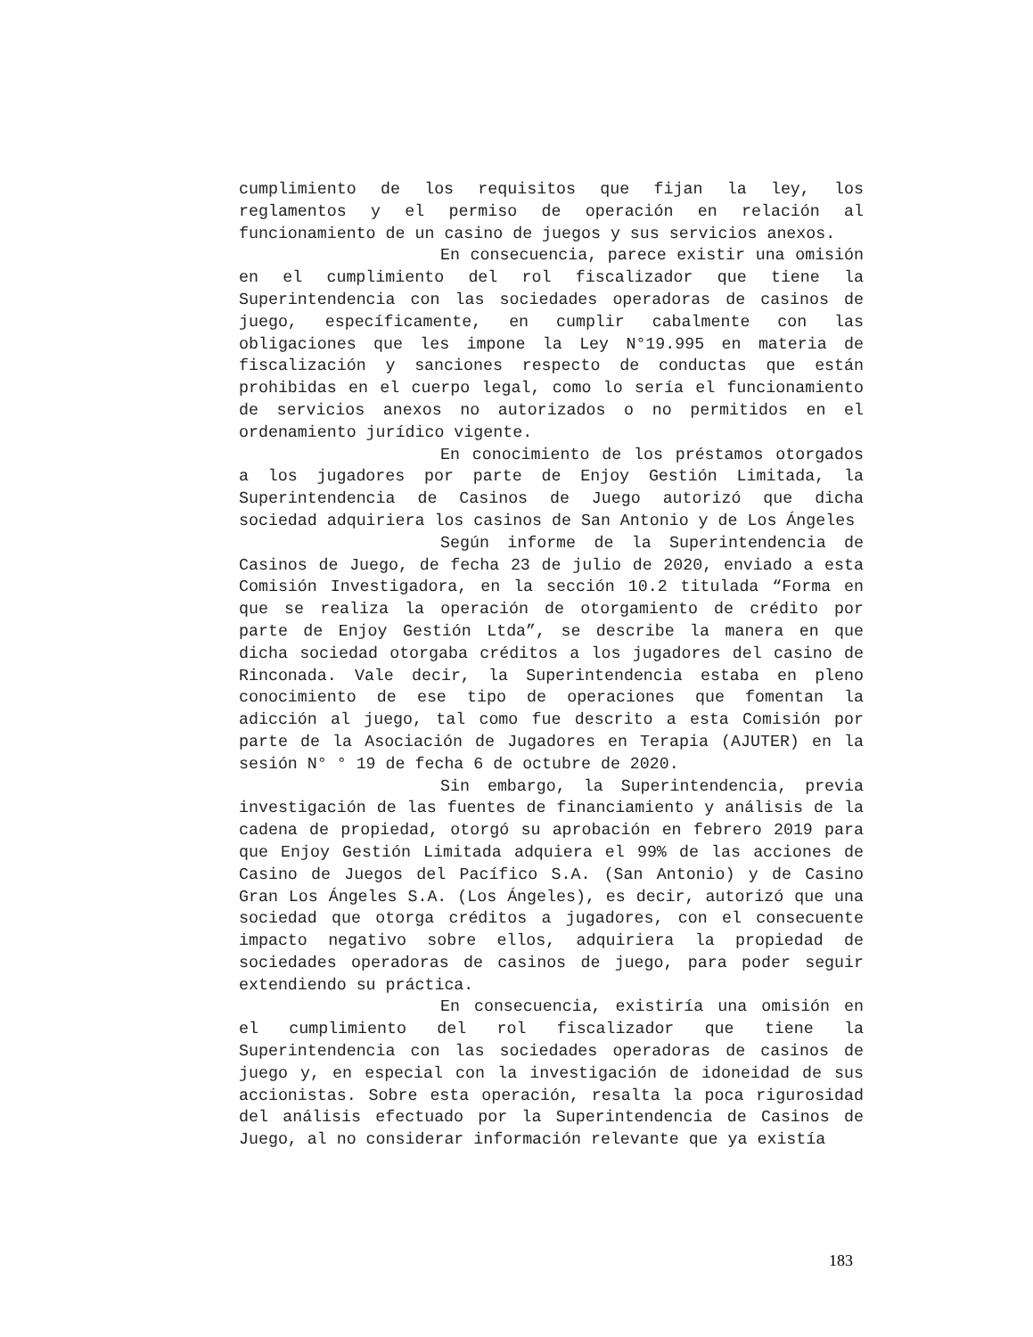cumplimiento de los requisitos que fijan la ley, los reglamentos y el permiso de operación en relación al funcionamiento de un casino de juegos y sus servicios anexos.
En consecuencia, parece existir una omisión en el cumplimiento del rol fiscalizador que tiene la Superintendencia con las sociedades operadoras de casinos de juego, específicamente, en cumplir cabalmente con las obligaciones que les impone la Ley N°19.995 en materia de fiscalización y sanciones respecto de conductas que están prohibidas en el cuerpo legal, como lo sería el funcionamiento de servicios anexos no autorizados o no permitidos en el ordenamiento jurídico vigente.
En conocimiento de los préstamos otorgados a los jugadores por parte de Enjoy Gestión Limitada, la Superintendencia de Casinos de Juego autorizó que dicha sociedad adquiriera los casinos de San Antonio y de Los Ángeles
Según informe de la Superintendencia de Casinos de Juego, de fecha 23 de julio de 2020, enviado a esta Comisión Investigadora, en la sección 10.2 titulada “Forma en que se realiza la operación de otorgamiento de crédito por parte de Enjoy Gestión Ltda”, se describe la manera en que dicha sociedad otorgaba créditos a los jugadores del casino de Rinconada. Vale decir, la Superintendencia estaba en pleno conocimiento de ese tipo de operaciones que fomentan la adicción al juego, tal como fue descrito a esta Comisión por parte de la Asociación de Jugadores en Terapia (AJUTER) en la sesión N° ° 19 de fecha 6 de octubre de 2020.
Sin embargo, la Superintendencia, previa investigación de las fuentes de financiamiento y análisis de la cadena de propiedad, otorgó su aprobación en febrero 2019 para que Enjoy Gestión Limitada adquiera el 99% de las acciones de Casino de Juegos del Pacífico S.A. (San Antonio) y de Casino Gran Los Ángeles S.A. (Los Ángeles), es decir, autorizó que una sociedad que otorga créditos a jugadores, con el consecuente impacto negativo sobre ellos, adquiriera la propiedad de sociedades operadoras de casinos de juego, para poder seguir extendiendo su práctica.
En consecuencia, existiría una omisión en el cumplimiento del rol fiscalizador que tiene la Superintendencia con las sociedades operadoras de casinos de juego y, en especial con la investigación de idoneidad de sus accionistas. Sobre esta operación, resalta la poca rigurosidad del análisis efectuado por la Superintendencia de Casinos de Juego, al no considerar información relevante que ya existía
183